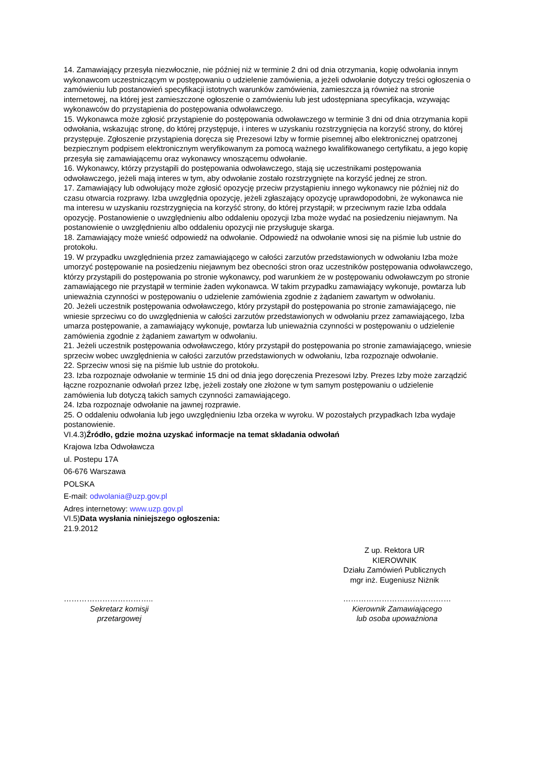14. Zamawiający przesyła niezwłocznie, nie później niż w terminie 2 dni od dnia otrzymania, kopię odwołania innym wykonawcom uczestniczącym w postępowaniu o udzielenie zamówienia, a jeżeli odwołanie dotyczy treści ogłoszenia o zamówieniu lub postanowień specyfikacji istotnych warunków zamówienia, zamieszcza ją również na stronie internetowej, na której jest zamieszczone ogłoszenie o zamówieniu lub jest udostępniana specyfikacja, wzywając wykonawców do przystąpienia do postępowania odwoławczego.
15. Wykonawca może zgłosić przystąpienie do postępowania odwoławczego w terminie 3 dni od dnia otrzymania kopii odwołania, wskazując stronę, do której przystępuje, i interes w uzyskaniu rozstrzygnięcia na korzyść strony, do której przystępuje. Zgłoszenie przystąpienia doręcza się Prezesowi Izby w formie pisemnej albo elektronicznej opatrzonej bezpiecznym podpisem elektronicznym weryfikowanym za pomocą ważnego kwalifikowanego certyfikatu, a jego kopię przesyła się zamawiającemu oraz wykonawcy wnoszącemu odwołanie.
16. Wykonawcy, którzy przystąpili do postępowania odwoławczego, stają się uczestnikami postępowania odwoławczego, jeżeli mają interes w tym, aby odwołanie zostało rozstrzygnięte na korzyść jednej ze stron.
17. Zamawiający lub odwołujący może zgłosić opozycję przeciw przystąpieniu innego wykonawcy nie później niż do czasu otwarcia rozprawy. Izba uwzględnia opozycję, jeżeli zgłaszający opozycję uprawdopodobni, że wykonawca nie ma interesu w uzyskaniu rozstrzygnięcia na korzyść strony, do której przystąpił; w przeciwnym razie Izba oddala opozycję. Postanowienie o uwzględnieniu albo oddaleniu opozycji Izba może wydać na posiedzeniu niejawnym. Na postanowienie o uwzględnieniu albo oddaleniu opozycji nie przysługuje skarga.
18. Zamawiający może wnieść odpowiedź na odwołanie. Odpowiedź na odwołanie wnosi się na piśmie lub ustnie do protokołu.
19. W przypadku uwzględnienia przez zamawiającego w całości zarzutów przedstawionych w odwołaniu Izba może umorzyć postępowanie na posiedzeniu niejawnym bez obecności stron oraz uczestników postępowania odwoławczego, którzy przystąpili do postępowania po stronie wykonawcy, pod warunkiem że w postępowaniu odwoławczym po stronie zamawiającego nie przystąpił w terminie żaden wykonawca. W takim przypadku zamawiający wykonuje, powtarza lub unieważnia czynności w postępowaniu o udzielenie zamówienia zgodnie z żądaniem zawartym w odwołaniu.
20. Jeżeli uczestnik postępowania odwoławczego, który przystąpił do postępowania po stronie zamawiającego, nie wniesie sprzeciwu co do uwzględnienia w całości zarzutów przedstawionych w odwołaniu przez zamawiającego, Izba umarza postępowanie, a zamawiający wykonuje, powtarza lub unieważnia czynności w postępowaniu o udzielenie zamówienia zgodnie z żądaniem zawartym w odwołaniu.
21. Jeżeli uczestnik postępowania odwoławczego, który przystąpił do postępowania po stronie zamawiającego, wniesie sprzeciw wobec uwzględnienia w całości zarzutów przedstawionych w odwołaniu, Izba rozpoznaje odwołanie.
22. Sprzeciw wnosi się na piśmie lub ustnie do protokołu.
23. Izba rozpoznaje odwołanie w terminie 15 dni od dnia jego doręczenia Prezesowi Izby. Prezes Izby może zarządzić łączne rozpoznanie odwołań przez Izbę, jeżeli zostały one złożone w tym samym postępowaniu o udzielenie zamówienia lub dotyczą takich samych czynności zamawiającego.
24. Izba rozpoznaje odwołanie na jawnej rozprawie.
25. O oddaleniu odwołania lub jego uwzględnieniu Izba orzeka w wyroku. W pozostałych przypadkach Izba wydaje postanowienie.
VI.4.3)Źródło, gdzie można uzyskać informacje na temat składania odwołań
Krajowa Izba Odwoławcza
ul. Postepu 17A
06-676 Warszawa
POLSKA
E-mail: odwolania@uzp.gov.pl
Adres internetowy: www.uzp.gov.pl
VI.5)Data wysłania niniejszego ogłoszenia:
21.9.2012
Z up. Rektora UR
KIEROWNIK
Działu Zamówień Publicznych
mgr inż. Eugeniusz Niżnik
……………………………..
Sekretarz komisji
przetargowej
……………………………………
Kierownik Zamawiającego
lub osoba upoważniona